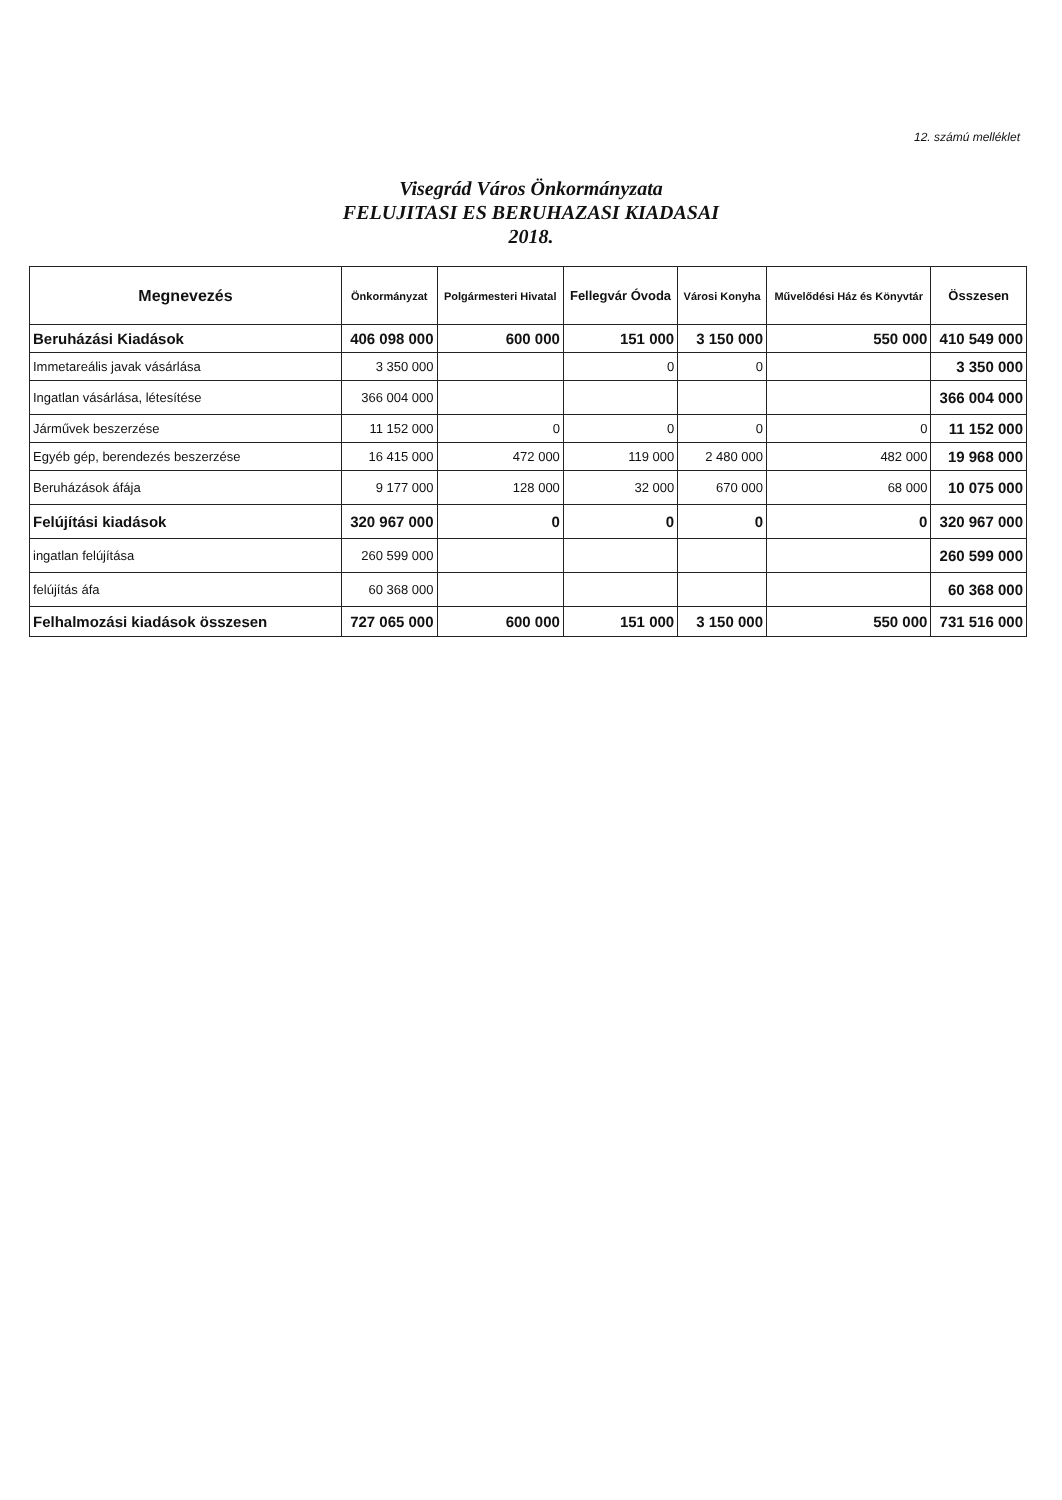12. számú melléklet
Visegrád Város Önkormányzata
FELUJITASI ES BERUHAZASI KIADASAI
2018.
| Megnevezés | Önkormányzat | Polgármesteri Hivatal | Fellegvár Óvoda | Városi Konyha | Művelődési Ház és Könyvtár | Összesen |
| --- | --- | --- | --- | --- | --- | --- |
| Beruházási Kiadások | 406 098 000 | 600 000 | 151 000 | 3 150 000 | 550 000 | 410 549 000 |
| Immetareális javak vásárlása | 3 350 000 | | 0 | 0 | | 3 350 000 |
| Ingatlan vásárlása, létesítése | 366 004 000 | | | | | 366 004 000 |
| Járművek beszerzése | 11 152 000 | 0 | 0 | 0 | 0 | 11 152 000 |
| Egyéb gép, berendezés beszerzése | 16 415 000 | 472 000 | 119 000 | 2 480 000 | 482 000 | 19 968 000 |
| Beruházások áfája | 9 177 000 | 128 000 | 32 000 | 670 000 | 68 000 | 10 075 000 |
| Felújítási kiadások | 320 967 000 | 0 | 0 | 0 | 0 | 320 967 000 |
| ingatlan felújítása | 260 599 000 | | | | | 260 599 000 |
| felújítás áfa | 60 368 000 | | | | | 60 368 000 |
| Felhalmozási kiadások összesen | 727 065 000 | 600 000 | 151 000 | 3 150 000 | 550 000 | 731 516 000 |